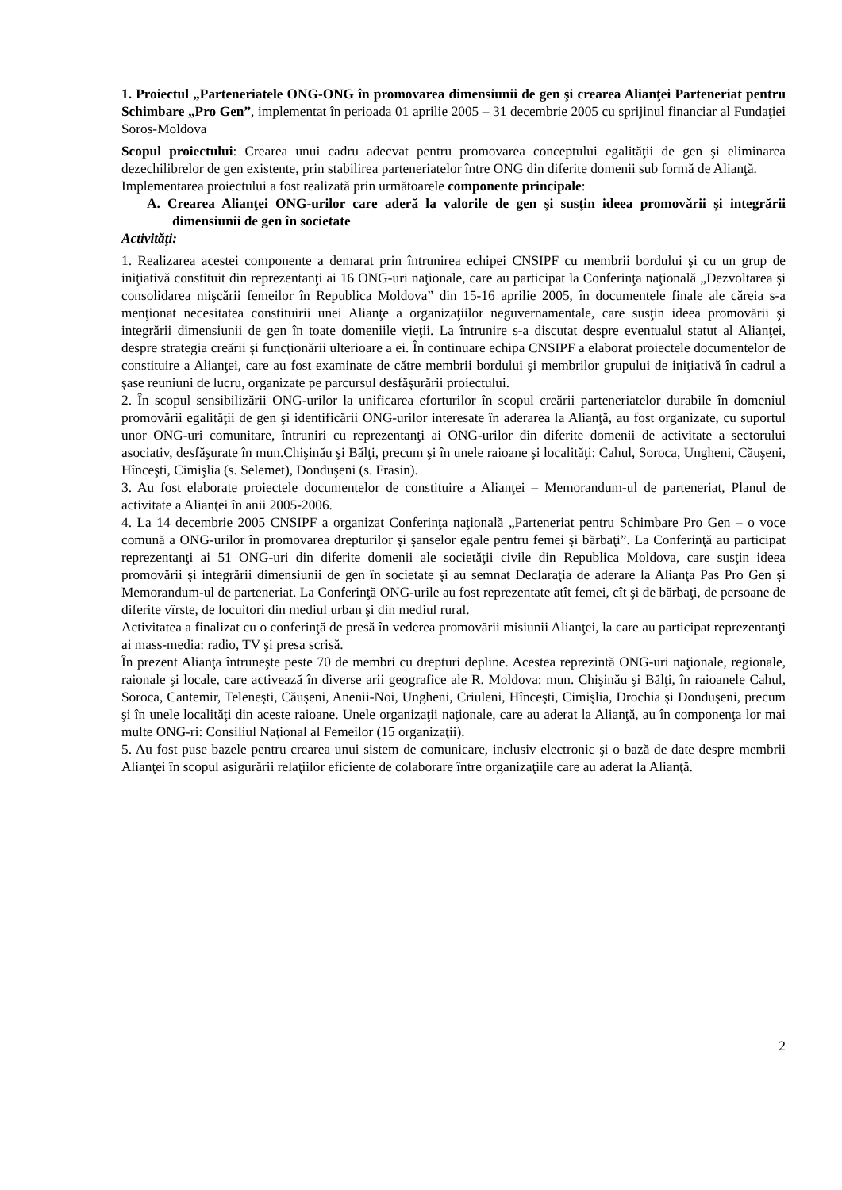1. Proiectul „Parteneriatele ONG-ONG în promovarea dimensiunii de gen şi crearea Alianţei Parteneriat pentru Schimbare „Pro Gen”, implementat în perioada 01 aprilie 2005 – 31 decembrie 2005 cu sprijinul financiar al Fundaţiei Soros-Moldova
Scopul proiectului: Crearea unui cadru adecvat pentru promovarea conceptului egalităţii de gen şi eliminarea dezechilibrelor de gen existente, prin stabilirea parteneriatelor între ONG din diferite domenii sub formă de Alianţă.
Implementarea proiectului a fost realizată prin următoarele componente principale:
A. Crearea Alianţei ONG-urilor care aderă la valorile de gen şi susţin ideea promovării şi integrării dimensiunii de gen în societate
Activităţi:
1. Realizarea acestei componente a demarat prin întrunirea echipei CNSIPF cu membrii bordului şi cu un grup de iniţiativă constituit din reprezentanţi ai 16 ONG-uri naţionale, care au participat la Conferinţa naţională „Dezvoltarea şi consolidarea mişcării femeilor în Republica Moldova” din 15-16 aprilie 2005, în documentele finale ale căreia s-a menţionat necesitatea constituirii unei Alianţe a organizaţiilor neguvernamentale, care susţin ideea promovării şi integrării dimensiunii de gen în toate domeniile vieţii. La întrunire s-a discutat despre eventualul statut al Alianţei, despre strategia creării şi funcţionării ulterioare a ei. În continuare echipa CNSIPF a elaborat proiectele documentelor de constituire a Alianţei, care au fost examinate de către membrii bordului şi membrilor grupului de iniţiativă în cadrul a şase reuniuni de lucru, organizate pe parcursul desfăşurării proiectului.
2. În scopul sensibilizării ONG-urilor la unificarea eforturilor în scopul creării parteneriatelor durabile în domeniul promovării egalităţii de gen şi identificării ONG-urilor interesate în aderarea la Alianţă, au fost organizate, cu suportul unor ONG-uri comunitare, întruniri cu reprezentanţi ai ONG-urilor din diferite domenii de activitate a sectorului asociativ, desfăşurate în mun.Chişinău şi Bălţi, precum şi în unele raioane şi localităţi: Cahul, Soroca, Ungheni, Căuşeni, Hînceşti, Cimişlia (s. Selemet), Donduşeni (s. Frasin).
3. Au fost elaborate proiectele documentelor de constituire a Alianţei – Memorandum-ul de parteneriat, Planul de activitate a Alianţei în anii 2005-2006.
4. La 14 decembrie 2005 CNSIPF a organizat Conferinţa naţională „Parteneriat pentru Schimbare Pro Gen – o voce comună a ONG-urilor în promovarea drepturilor şi şanselor egale pentru femei şi bărbaţi”. La Conferinţă au participat reprezentanţi ai 51 ONG-uri din diferite domenii ale societăţii civile din Republica Moldova, care susţin ideea promovării şi integrării dimensiunii de gen în societate şi au semnat Declaraţia de aderare la Alianţa Pas Pro Gen şi Memorandum-ul de parteneriat. La Conferinţă ONG-urile au fost reprezentate atît femei, cît şi de bărbaţi, de persoane de diferite vîrste, de locuitori din mediul urban şi din mediul rural.
Activitatea a finalizat cu o conferinţă de presă în vederea promovării misiunii Alianţei, la care au participat reprezentanţi ai mass-media: radio, TV şi presa scrisă.
În prezent Alianţa întruneşte peste 70 de membri cu drepturi depline. Acestea reprezintă ONG-uri naţionale, regionale, raionale şi locale, care activează în diverse arii geografice ale R. Moldova: mun. Chişinău şi Bălţi, în raioanele Cahul, Soroca, Cantemir, Teleneşti, Căuşeni, Anenii-Noi, Ungheni, Criuleni, Hînceşti, Cimişlia, Drochia şi Donduşeni, precum şi în unele localităţi din aceste raioane. Unele organizaţii naţionale, care au aderat la Alianţă, au în componenţa lor mai multe ONG-ri: Consiliul Naţional al Femeilor (15 organizaţii).
5. Au fost puse bazele pentru crearea unui sistem de comunicare, inclusiv electronic şi o bază de date despre membrii Alianţei în scopul asigurării relaţiilor eficiente de colaborare între organizaţiile care au aderat la Alianţă.
2